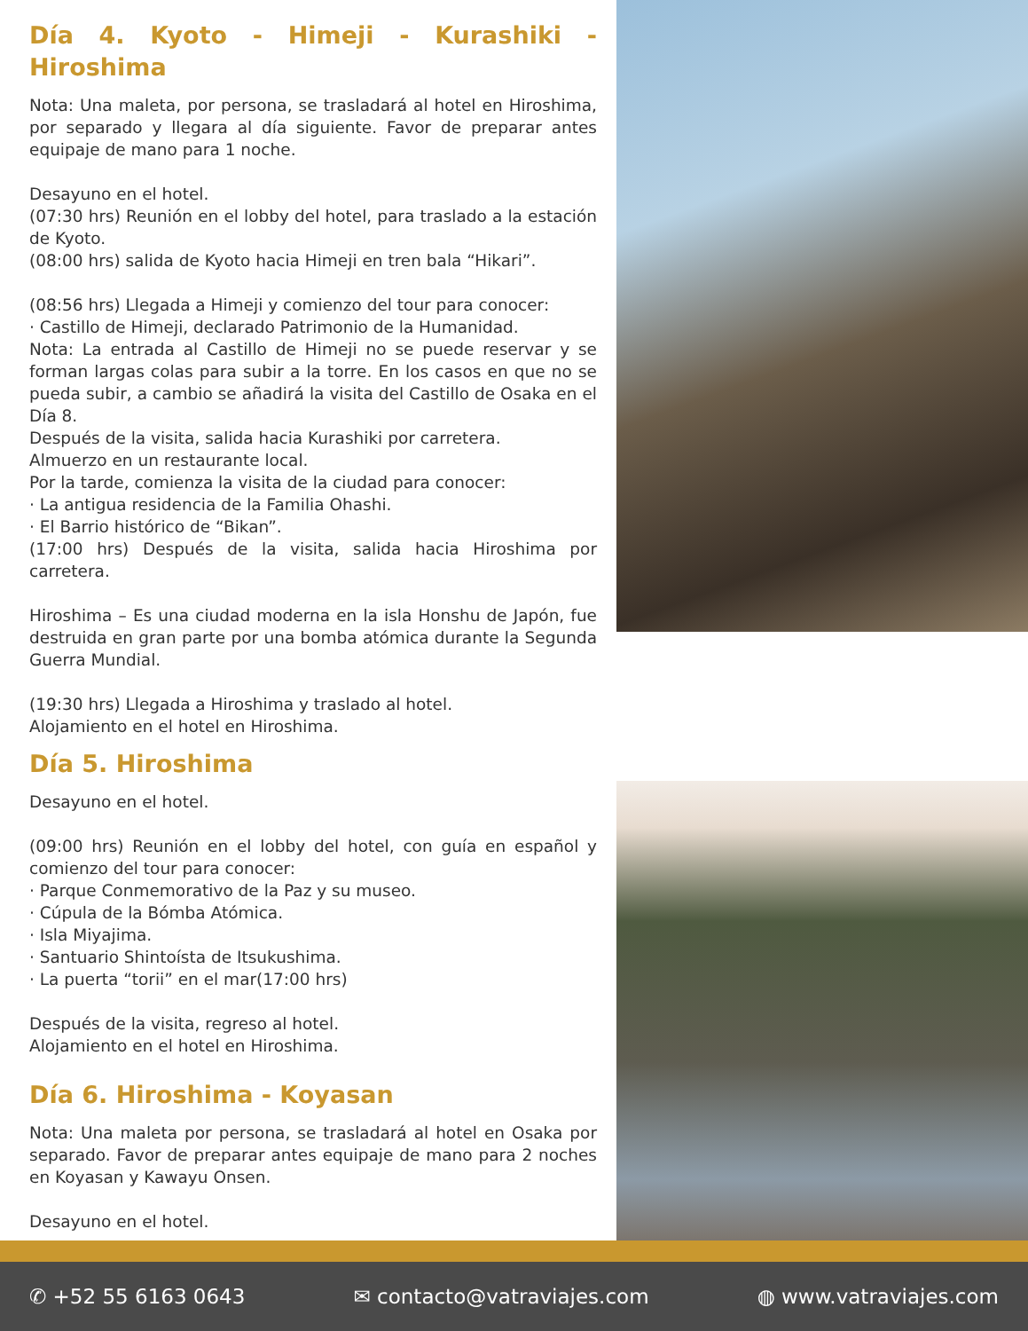Día 4. Kyoto - Himeji - Kurashiki - Hiroshima
Nota: Una maleta, por persona, se trasladará al hotel en Hiroshima, por separado y llegara al día siguiente. Favor de preparar antes equipaje de mano para 1 noche.
Desayuno en el hotel.
(07:30 hrs) Reunión en el lobby del hotel, para traslado a la estación de Kyoto.
(08:00 hrs) salida de Kyoto hacia Himeji en tren bala “Hikari”.
(08:56 hrs) Llegada a Himeji y comienzo del tour para conocer:
· Castillo de Himeji, declarado Patrimonio de la Humanidad.
Nota: La entrada al Castillo de Himeji no se puede reservar y se forman largas colas para subir a la torre. En los casos en que no se pueda subir, a cambio se añadirá la visita del Castillo de Osaka en el Día 8.
Después de la visita, salida hacia Kurashiki por carretera.
Almuerzo en un restaurante local.
Por la tarde, comienza la visita de la ciudad para conocer:
· La antigua residencia de la Familia Ohashi.
· El Barrio histórico de “Bikan”.
(17:00 hrs) Después de la visita, salida hacia Hiroshima por carretera.
Hiroshima – Es una ciudad moderna en la isla Honshu de Japón, fue destruida en gran parte por una bomba atómica durante la Segunda Guerra Mundial.
(19:30 hrs) Llegada a Hiroshima y traslado al hotel.
Alojamiento en el hotel en Hiroshima.
Día 5. Hiroshima
Desayuno en el hotel.
(09:00 hrs) Reunión en el lobby del hotel, con guía en español y comienzo del tour para conocer:
· Parque Conmemorativo de la Paz y su museo.
· Cúpula de la Bómba Atómica.
· Isla Miyajima.
· Santuario Shintoísta de Itsukushima.
· La puerta “torii” en el mar(17:00 hrs)
Después de la visita, regreso al hotel.
Alojamiento en el hotel en Hiroshima.
Día 6. Hiroshima - Koyasan
Nota: Una maleta por persona, se trasladará al hotel en Osaka por separado. Favor de preparar antes equipaje de mano para 2 noches en Koyasan y Kawayu Onsen.
Desayuno en el hotel.
✆ +52 55 6163 0643 ✉ contacto@vatraviajes.com ◍ www.vatraviajes.com